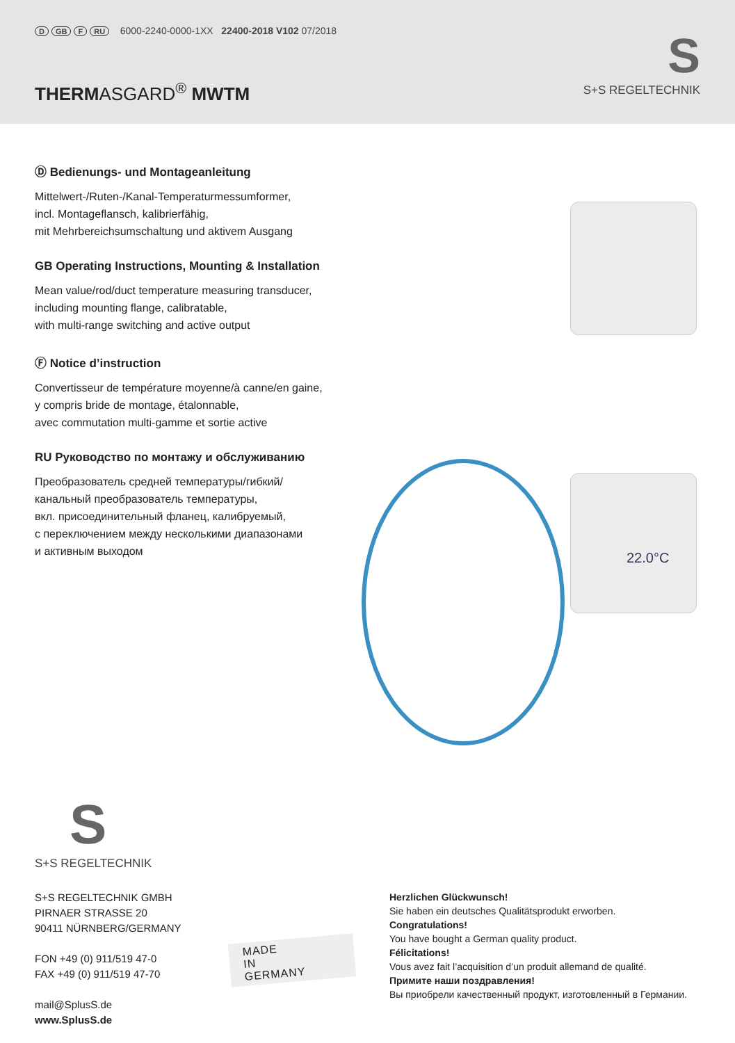D GB F RU 6000-2240-0000-1XX 22400-2018 V102 07/2018
THERMASGARD<sup>®</sup> MWTM
S
S+S REGELTECHNIK
22.0°C
Ⓓ Bedienungs- und Montageanleitung
Mittelwert-/Ruten-/Kanal-Temperaturmessumformer,
incl. Montageflansch, kalibrierfähig,
mit Mehrbereichsumschaltung und aktivem Ausgang
GB Operating Instructions, Mounting & Installation
Mean value/rod/duct temperature measuring transducer,
including mounting flange, calibratable,
with multi-range switching and active output
Ⓕ Notice d’instruction
Convertisseur de température moyenne/à canne/en gaine,
y compris bride de montage, étalonnable,
avec commutation multi-gamme et sortie active
RU Руководство по монтажу и обслуживанию
Преобразователь средней температуры/гибкий/
канальный преобразователь температуры,
вкл. присоединительный фланец, калибруемый,
с переключением между несколькими диапазонами
и активным выходом
S
S+S REGELTECHNIK
S+S REGELTECHNIK GMBH
PIRNAER STRASSE 20
90411 NÜRNBERG/GERMANY
FON +49 (0) 911/519 47-0
FAX +49 (0) 911/519 47-70
mail@SplusS.de
www.SplusS.de
Herzlichen Glückwunsch!
Sie haben ein deutsches Qualitätsprodukt erworben.
Congratulations!
You have bought a German quality product.
Félicitations!
Vous avez fait l’acquisition d’un produit allemand de qualité.
Примите наши поздравления!
Вы приобрели качественный продукт, изготовленный в Германии.
MADE
IN
GERMANY